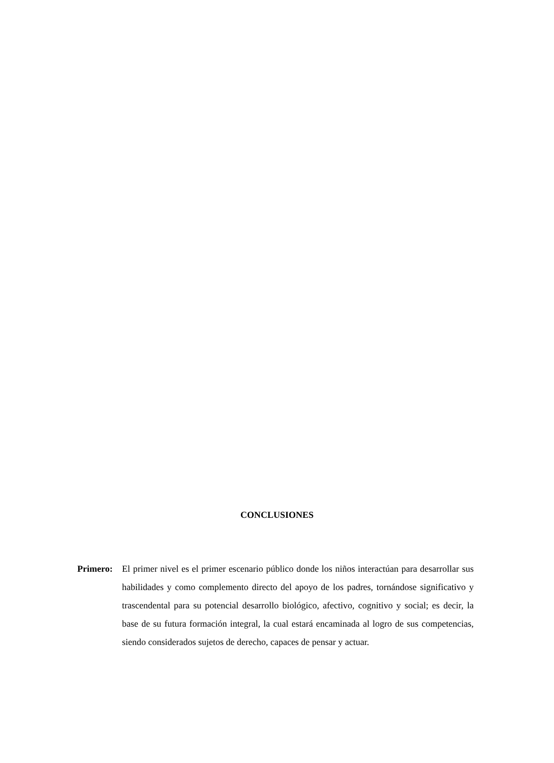CONCLUSIONES
Primero:
El primer nivel es el primer escenario público donde los niños interactúan para desarrollar sus habilidades y como complemento directo del apoyo de los padres, tornándose significativo y trascendental para su potencial desarrollo biológico, afectivo, cognitivo y social; es decir, la base de su futura formación integral, la cual estará encaminada al logro de sus competencias, siendo considerados sujetos de derecho, capaces de pensar y actuar.